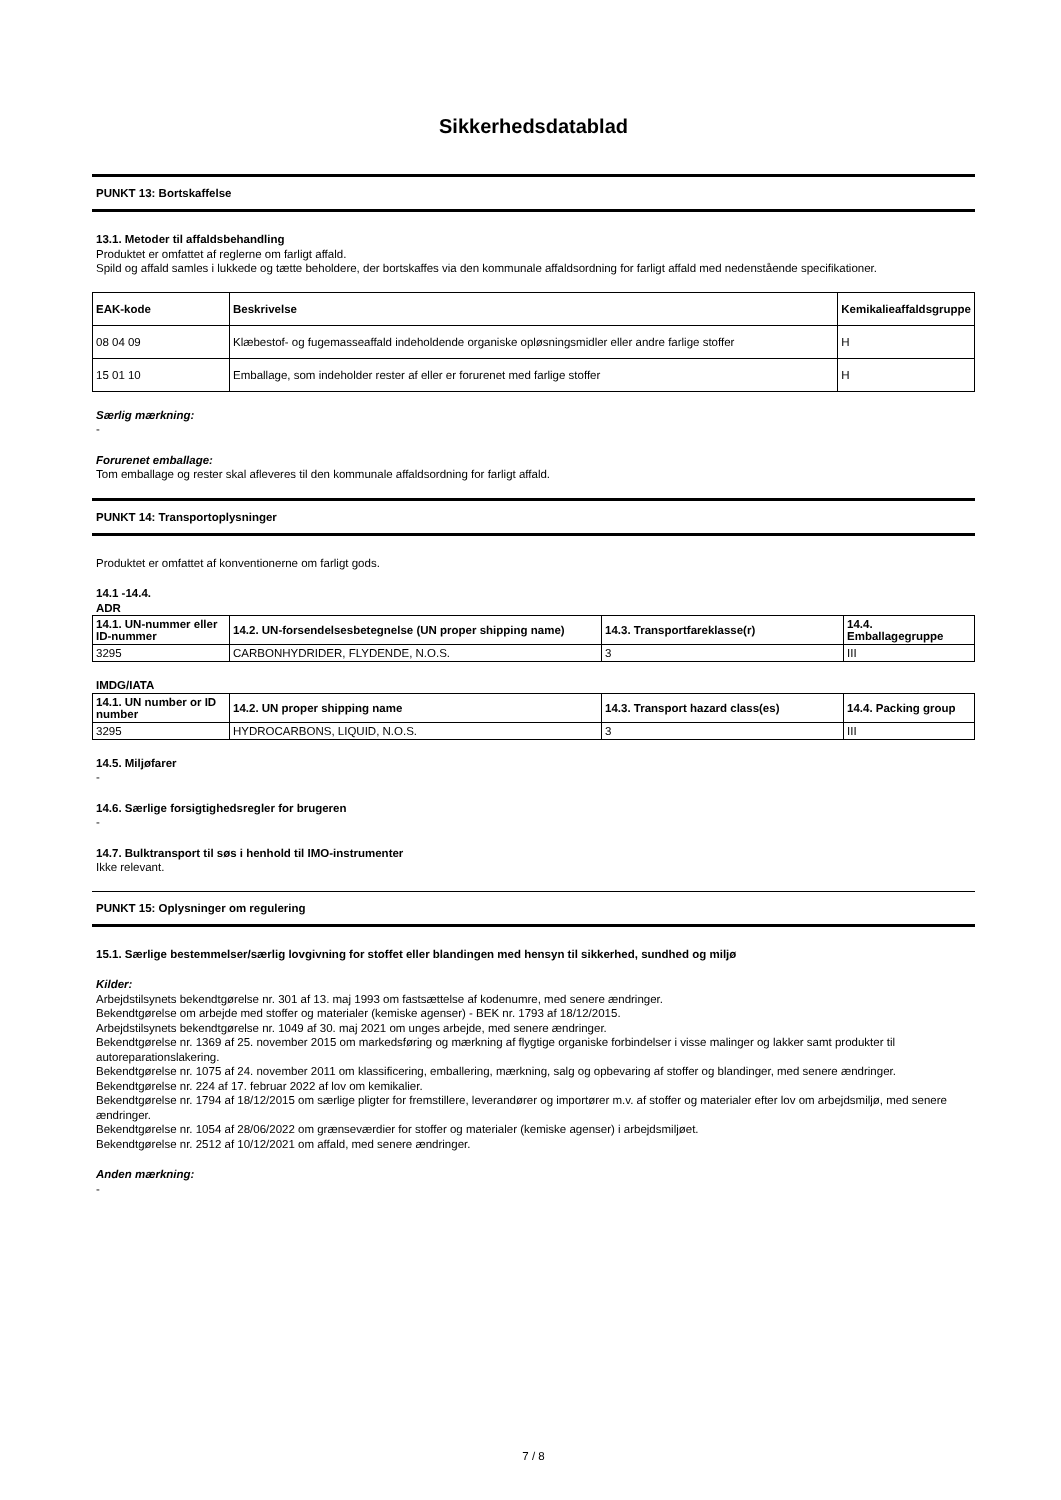Sikkerhedsdatablad
PUNKT 13: Bortskaffelse
13.1. Metoder til affaldsbehandling
Produktet er omfattet af reglerne om farligt affald.
Spild og affald samles i lukkede og tætte beholdere, der bortskaffes via den kommunale affaldsordning for farligt affald med nedenstående specifikationer.
| EAK-kode | Beskrivelse | Kemikalieaffaldsgruppe |
| --- | --- | --- |
| 08 04 09 | Klæbestof- og fugemasseaffald indeholdende organiske opløsningsmidler eller andre farlige stoffer | H |
| 15 01 10 | Emballage, som indeholder rester af eller er forurenet med farlige stoffer | H |
Særlig mærkning:
-
Forurenet emballage:
Tom emballage og rester skal afleveres til den kommunale affaldsordning for farligt affald.
PUNKT 14: Transportoplysninger
Produktet er omfattet af konventionerne om farligt gods.
14.1 -14.4.
ADR
| 14.1. UN-nummer eller ID-nummer | 14.2. UN-forsendelsesbetegnelse (UN proper shipping name) | 14.3. Transportfareklasse(r) | 14.4. Emballagegruppe |
| --- | --- | --- | --- |
| 3295 | CARBONHYDRIDER, FLYDENDE, N.O.S. | 3 | III |
IMDG/IATA
| 14.1. UN number or ID number | 14.2. UN proper shipping name | 14.3. Transport hazard class(es) | 14.4. Packing group |
| --- | --- | --- | --- |
| 3295 | HYDROCARBONS, LIQUID, N.O.S. | 3 | III |
14.5. Miljøfarer
-
14.6. Særlige forsigtighedsregler for brugeren
-
14.7. Bulktransport til søs i henhold til IMO-instrumenter
Ikke relevant.
PUNKT 15: Oplysninger om regulering
15.1. Særlige bestemmelser/særlig lovgivning for stoffet eller blandingen med hensyn til sikkerhed, sundhed og miljø
Kilder:
Arbejdstilsynets bekendtgørelse nr. 301 af 13. maj 1993 om fastsættelse af kodenumre, med senere ændringer.
Bekendtgørelse om arbejde med stoffer og materialer (kemiske agenser) - BEK nr. 1793 af 18/12/2015.
Arbejdstilsynets bekendtgørelse nr. 1049 af 30. maj 2021 om unges arbejde, med senere ændringer.
Bekendtgørelse nr. 1369 af 25. november 2015 om markedsføring og mærkning af flygtige organiske forbindelser i visse malinger og lakker samt produkter til autoreparationslakering.
Bekendtgørelse nr. 1075 af 24. november 2011 om klassificering, emballering, mærkning, salg og opbevaring af stoffer og blandinger, med senere ændringer.
Bekendtgørelse nr. 224 af 17. februar 2022 af lov om kemikalier.
Bekendtgørelse nr. 1794 af 18/12/2015 om særlige pligter for fremstillere, leverandører og importører m.v. af stoffer og materialer efter lov om arbejdsmiljø, med senere ændringer.
Bekendtgørelse nr. 1054 af 28/06/2022 om grænseværdier for stoffer og materialer (kemiske agenser) i arbejdsmiljøet.
Bekendtgørelse nr. 2512 af 10/12/2021 om affald, med senere ændringer.
Anden mærkning:
-
7 / 8